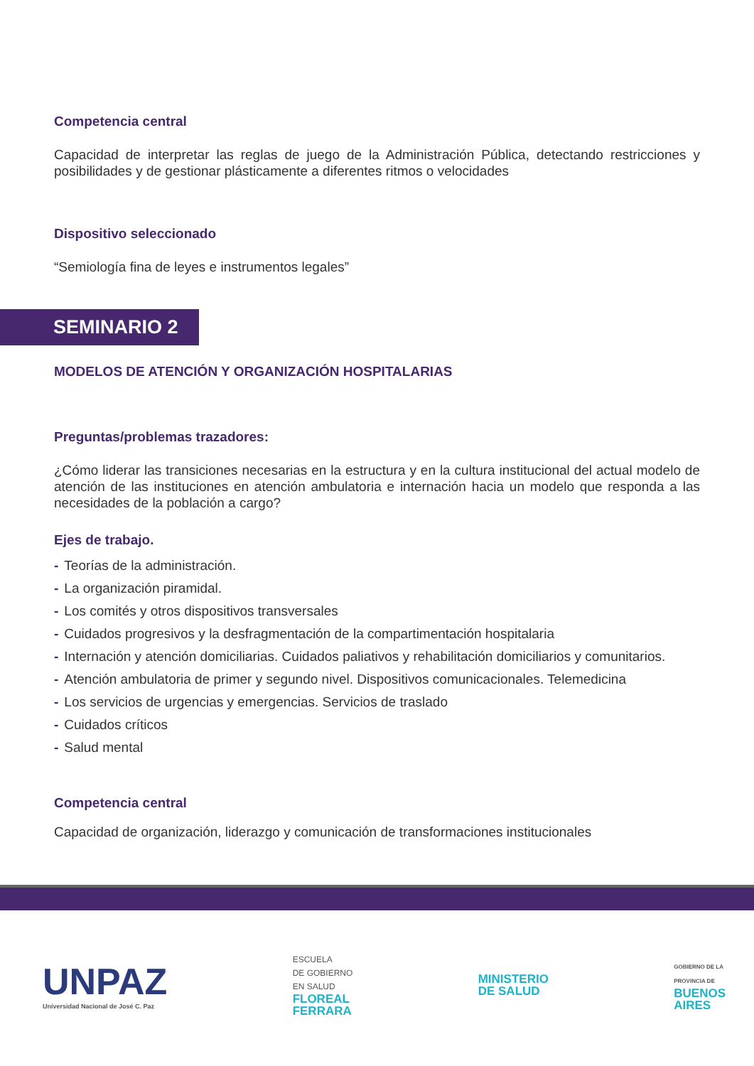Competencia central
Capacidad de interpretar las reglas de juego de la Administración Pública, detectando restricciones y posibilidades y de gestionar plásticamente a diferentes ritmos o velocidades
Dispositivo seleccionado
“Semiología fina de leyes e instrumentos legales”
SEMINARIO 2
MODELOS DE ATENCIÓN Y ORGANIZACIÓN HOSPITALARIAS
Preguntas/problemas trazadores:
¿Cómo liderar las transiciones necesarias en la estructura y en la cultura institucional del actual modelo de atención de las instituciones en atención ambulatoria e internación hacia un modelo que responda a las necesidades de la población a cargo?
Ejes de trabajo.
- Teorías de la administración.
- La organización piramidal.
- Los comités y otros dispositivos transversales
- Cuidados progresivos y la desfragmentación de la compartimentación hospitalaria
- Internación y atención domiciliarias. Cuidados paliativos y rehabilitación domiciliarios y comunitarios.
- Atención ambulatoria de primer y segundo nivel. Dispositivos comunicacionales. Telemedicina
- Los servicios de urgencias y emergencias. Servicios de traslado
- Cuidados críticos
- Salud mental
Competencia central
Capacidad de organización, liderazgo y comunicación de transformaciones institucionales
UNPAZ
Universidad Nacional de José C. Paz
ESCUELA
DE GOBIERNO
EN SALUD
FLOREAL
FERRARA
MINISTERIO
DE SALUD
GOBIERNO DE LA
PROVINCIA DE
BUENOS
AIRES